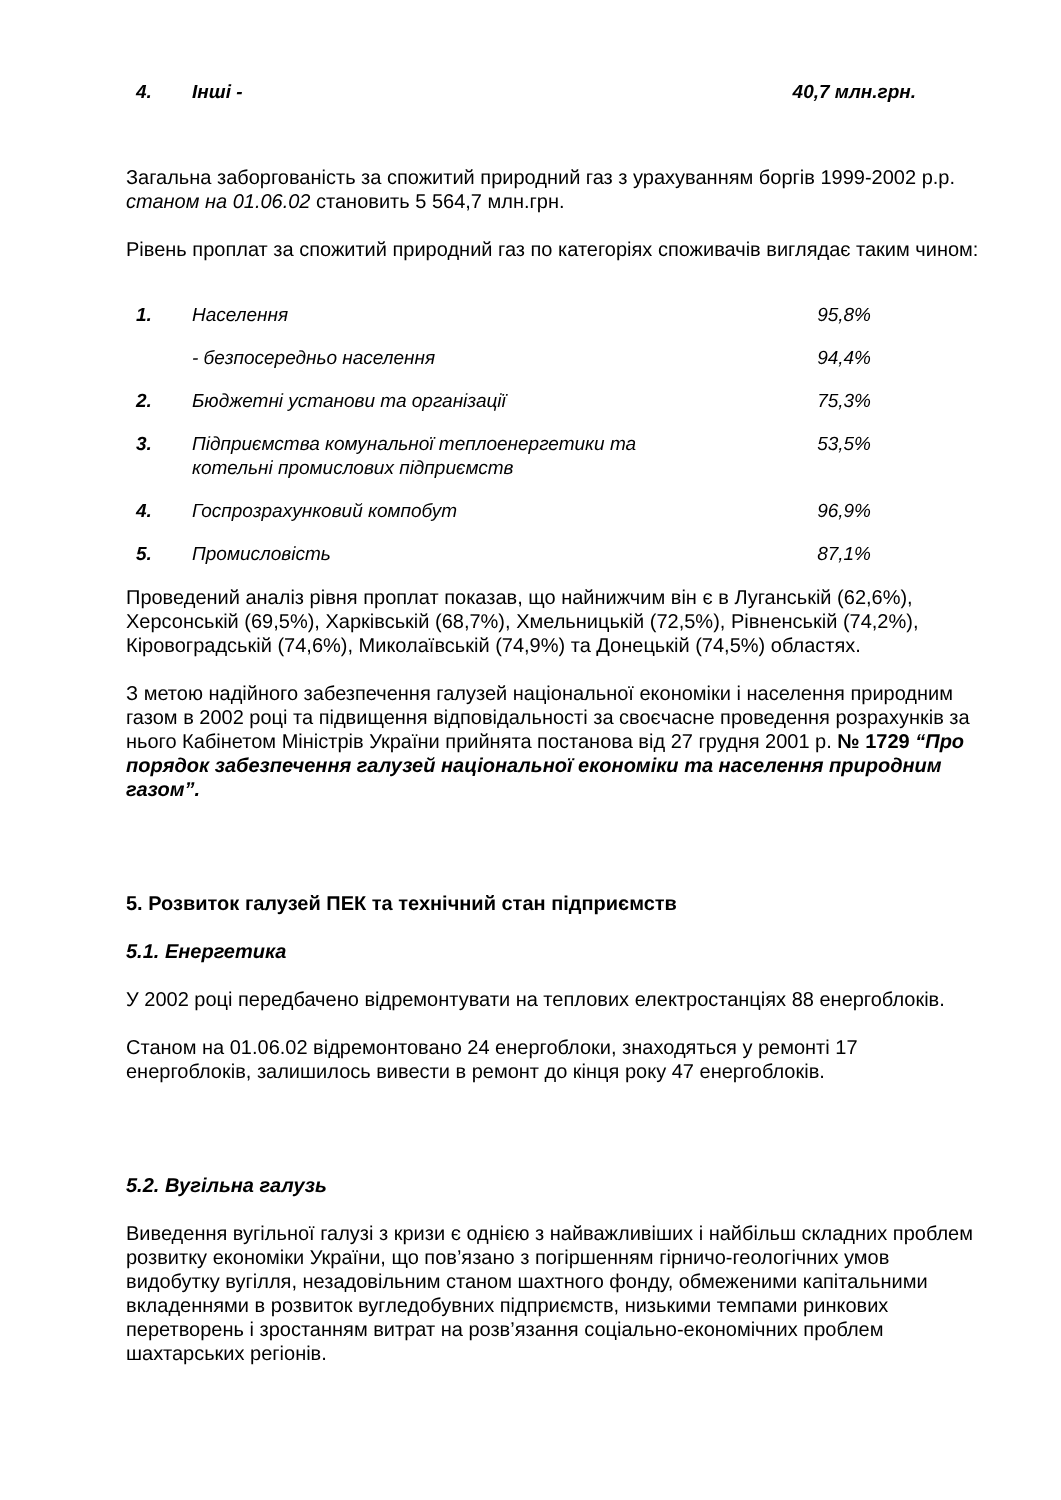| 4. | Інші - | 40,7 млн.грн. |
Загальна заборгованість за спожитий природний газ з урахуванням боргів 1999-2002 р.р. станом на 01.06.02 становить 5 564,7 млн.грн.
Рівень проплат за спожитий природний газ по категоріях споживачів виглядає таким чином:
| 1. | Населення | 95,8% |
| | - безпосередньо населення | 94,4% |
| 2. | Бюджетні установи та організації | 75,3% |
| 3. | Підприємства комунальної теплоенергетики та котельні промислових підприємств | 53,5% |
| 4. | Госпрозрахунковий компобут | 96,9% |
| 5. | Промисловість | 87,1% |
Проведений аналіз рівня проплат показав, що найнижчим він є в Луганській (62,6%), Херсонській (69,5%), Харківській (68,7%), Хмельницькій (72,5%), Рівненській (74,2%), Кіровоградській (74,6%), Миколаївській (74,9%) та Донецькій (74,5%) областях.
З метою надійного забезпечення галузей національної економіки і населення природним газом в 2002 році та підвищення відповідальності за своєчасне проведення розрахунків за нього Кабінетом Міністрів України прийнята постанова від 27 грудня 2001 р. № 1729 “Про порядок забезпечення галузей національної економіки та населення природним газом”.
5. Розвиток галузей ПЕК та технічний стан підприємств
5.1. Енергетика
У 2002 році передбачено відремонтувати на теплових електростанціях 88 енергоблоків.
Станом на 01.06.02 відремонтовано 24 енергоблоки, знаходяться у ремонті 17 енергоблоків, залишилось вивести в ремонт до кінця року 47 енергоблоків.
5.2. Вугільна галузь
Виведення вугільної галузі з кризи є однією з найважливіших і найбільш складних проблем розвитку економіки України, що пов’язано з погіршенням гірничо-геологічних умов видобутку вугілля, незадовільним станом шахтного фонду, обмеженими капітальними вкладеннями в розвиток вугледобувних підприємств, низькими темпами ринкових перетворень і зростанням витрат на розв’язання соціально-економічних проблем шахтарських регіонів.